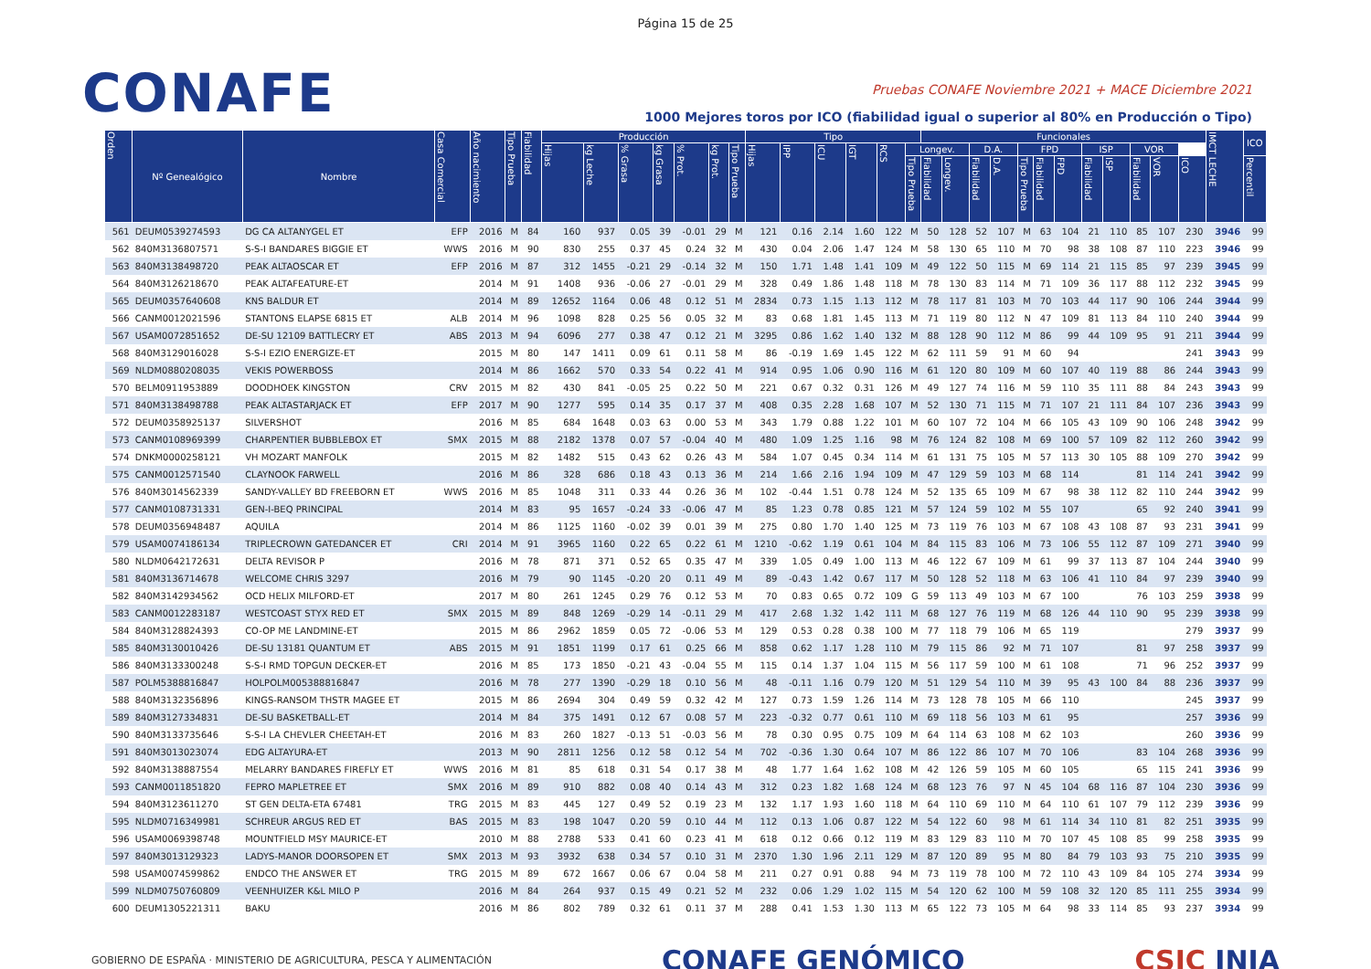Página 15 de 25
CONAFE
Pruebas CONAFE Noviembre 2021 + MACE Diciembre 2021
1000 Mejores toros por ICO (fiabilidad igual o superior al 80% en Producción o Tipo)
| Orden | Nº Genealógico | Nombre | Casa Comercial | Año nacimiento | Tipo Prueba | Fiabilidad | Producción | | | | | | | Tipo | | | | | | Funcionales | | | | | | | | | | | | IMCT LECHE | ICO |
| --- | --- | --- | --- | --- | --- | --- | --- | --- | --- | --- | --- | --- | --- | --- | --- | --- | --- | --- | --- | --- | --- | --- | --- | --- | --- | --- | --- | --- | --- | --- | --- | --- | --- |
| | | | | | | | Hijas | kg Leche | % Grasa | kg Grasa | % Prot. | kg Prot. | Tipo Prueba | Hijas | IPP | ICU | IGT | RCS | Longev. | | | D.A. | | FPD | | | ISP | | VOR | | | | |
| | | | | | | | | | | | | | | | | | | | Tipo Prueba | Fiabilidad | Longev. | Fiabilidad | D.A. | Tipo Prueba | Fiabilidad | FPD | Fiabilidad | ISP | Fiabilidad | VOR | ICO | | Percentil |
| 561 | DEUM0539274593 | DG CA ALTANYGEL ET | EFP | 2016 | M | 84 | 160 | 937 | 0.05 | 39 | -0.01 | 29 | M | 121 | 0.16 | 2.14 | 1.60 | 122 | M | 50 | 128 | 52 | 107 | M | 63 | 104 | 21 | 110 | 85 | 107 | 230 | 3946 | 99 |
| 562 | 840M3136807571 | S-S-I BANDARES BIGGIE ET | WWS | 2016 | M | 90 | 830 | 255 | 0.37 | 45 | 0.24 | 32 | M | 430 | 0.04 | 2.06 | 1.47 | 124 | M | 58 | 130 | 65 | 110 | M | 70 | 98 | 38 | 108 | 87 | 110 | 223 | 3946 | 99 |
| 563 | 840M3138498720 | PEAK ALTAOSCAR ET | EFP | 2016 | M | 87 | 312 | 1455 | -0.21 | 29 | -0.14 | 32 | M | 150 | 1.71 | 1.48 | 1.41 | 109 | M | 49 | 122 | 50 | 115 | M | 69 | 114 | 21 | 115 | 85 | 97 | 239 | 3945 | 99 |
| 564 | 840M3126218670 | PEAK ALTAFEATURE-ET | | 2014 | M | 91 | 1408 | 936 | -0.06 | 27 | -0.01 | 29 | M | 328 | 0.49 | 1.86 | 1.48 | 118 | M | 78 | 130 | 83 | 114 | M | 71 | 109 | 36 | 117 | 88 | 112 | 232 | 3945 | 99 |
| 565 | DEUM0357640608 | KNS BALDUR ET | | 2014 | M | 89 | 12652 | 1164 | 0.06 | 48 | 0.12 | 51 | M | 2834 | 0.73 | 1.15 | 1.13 | 112 | M | 78 | 117 | 81 | 103 | M | 70 | 103 | 44 | 117 | 90 | 106 | 244 | 3944 | 99 |
| 566 | CANM0012021596 | STANTONS ELAPSE 6815 ET | ALB | 2014 | M | 96 | 1098 | 828 | 0.25 | 56 | 0.05 | 32 | M | 83 | 0.68 | 1.81 | 1.45 | 113 | M | 71 | 119 | 80 | 112 | N | 47 | 109 | 81 | 113 | 84 | 110 | 240 | 3944 | 99 |
| 567 | USAM0072851652 | DE-SU 12109 BATTLECRY ET | ABS | 2013 | M | 94 | 6096 | 277 | 0.38 | 47 | 0.12 | 21 | M | 3295 | 0.86 | 1.62 | 1.40 | 132 | M | 88 | 128 | 90 | 112 | M | 86 | 99 | 44 | 109 | 95 | 91 | 211 | 3944 | 99 |
| 568 | 840M3129016028 | S-S-I EZIO ENERGIZE-ET | | 2015 | M | 80 | 147 | 1411 | 0.09 | 61 | 0.11 | 58 | M | 86 | -0.19 | 1.69 | 1.45 | 122 | M | 62 | 111 | 59 | 91 | M | 60 | 94 | | | | | 241 | 3943 | 99 |
| 569 | NLDM0880208035 | VEKIS POWERBOSS | | 2014 | M | 86 | 1662 | 570 | 0.33 | 54 | 0.22 | 41 | M | 914 | 0.95 | 1.06 | 0.90 | 116 | M | 61 | 120 | 80 | 109 | M | 60 | 107 | 40 | 119 | 88 | 86 | 244 | 3943 | 99 |
| 570 | BELM0911953889 | DOODHOEK KINGSTON | CRV | 2015 | M | 82 | 430 | 841 | -0.05 | 25 | 0.22 | 50 | M | 221 | 0.67 | 0.32 | 0.31 | 126 | M | 49 | 127 | 74 | 116 | M | 59 | 110 | 35 | 111 | 88 | 84 | 243 | 3943 | 99 |
| 571 | 840M3138498788 | PEAK ALTASTARJACK ET | EFP | 2017 | M | 90 | 1277 | 595 | 0.14 | 35 | 0.17 | 37 | M | 408 | 0.35 | 2.28 | 1.68 | 107 | M | 52 | 130 | 71 | 115 | M | 71 | 107 | 21 | 111 | 84 | 107 | 236 | 3943 | 99 |
| 572 | DEUM0358925137 | SILVERSHOT | | 2016 | M | 85 | 684 | 1648 | 0.03 | 63 | 0.00 | 53 | M | 343 | 1.79 | 0.88 | 1.22 | 101 | M | 60 | 107 | 72 | 104 | M | 66 | 105 | 43 | 109 | 90 | 106 | 248 | 3942 | 99 |
| 573 | CANM0108969399 | CHARPENTIER BUBBLEBOX ET | SMX | 2015 | M | 88 | 2182 | 1378 | 0.07 | 57 | -0.04 | 40 | M | 480 | 1.09 | 1.25 | 1.16 | 98 | M | 76 | 124 | 82 | 108 | M | 69 | 100 | 57 | 109 | 82 | 112 | 260 | 3942 | 99 |
| 574 | DNKM0000258121 | VH MOZART MANFOLK | | 2015 | M | 82 | 1482 | 515 | 0.43 | 62 | 0.26 | 43 | M | 584 | 1.07 | 0.45 | 0.34 | 114 | M | 61 | 131 | 75 | 105 | M | 57 | 113 | 30 | 105 | 88 | 109 | 270 | 3942 | 99 |
| 575 | CANM0012571540 | CLAYNOOK FARWELL | | 2016 | M | 86 | 328 | 686 | 0.18 | 43 | 0.13 | 36 | M | 214 | 1.66 | 2.16 | 1.94 | 109 | M | 47 | 129 | 59 | 103 | M | 68 | 114 | | | 81 | 114 | 241 | 3942 | 99 |
| 576 | 840M3014562339 | SANDY-VALLEY BD FREEBORN ET | WWS | 2016 | M | 85 | 1048 | 311 | 0.33 | 44 | 0.26 | 36 | M | 102 | -0.44 | 1.51 | 0.78 | 124 | M | 52 | 135 | 65 | 109 | M | 67 | 98 | 38 | 112 | 82 | 110 | 244 | 3942 | 99 |
| 577 | CANM0108731331 | GEN-I-BEQ PRINCIPAL | | 2014 | M | 83 | 95 | 1657 | -0.24 | 33 | -0.06 | 47 | M | 85 | 1.23 | 0.78 | 0.85 | 121 | M | 57 | 124 | 59 | 102 | M | 55 | 107 | | | 65 | 92 | 240 | 3941 | 99 |
| 578 | DEUM0356948487 | AQUILA | | 2014 | M | 86 | 1125 | 1160 | -0.02 | 39 | 0.01 | 39 | M | 275 | 0.80 | 1.70 | 1.40 | 125 | M | 73 | 119 | 76 | 103 | M | 67 | 108 | 43 | 108 | 87 | 93 | 231 | 3941 | 99 |
| 579 | USAM0074186134 | TRIPLECROWN GATEDANCER ET | CRI | 2014 | M | 91 | 3965 | 1160 | 0.22 | 65 | 0.22 | 61 | M | 1210 | -0.62 | 1.19 | 0.61 | 104 | M | 84 | 115 | 83 | 106 | M | 73 | 106 | 55 | 112 | 87 | 109 | 271 | 3940 | 99 |
| 580 | NLDM0642172631 | DELTA REVISOR P | | 2016 | M | 78 | 871 | 371 | 0.52 | 65 | 0.35 | 47 | M | 339 | 1.05 | 0.49 | 1.00 | 113 | M | 46 | 122 | 67 | 109 | M | 61 | 99 | 37 | 113 | 87 | 104 | 244 | 3940 | 99 |
| 581 | 840M3136714678 | WELCOME CHRIS 3297 | | 2016 | M | 79 | 90 | 1145 | -0.20 | 20 | 0.11 | 49 | M | 89 | -0.43 | 1.42 | 0.67 | 117 | M | 50 | 128 | 52 | 118 | M | 63 | 106 | 41 | 110 | 84 | 97 | 239 | 3940 | 99 |
| 582 | 840M3142934562 | OCD HELIX MILFORD-ET | | 2017 | M | 80 | 261 | 1245 | 0.29 | 76 | 0.12 | 53 | M | 70 | 0.83 | 0.65 | 0.72 | 109 | G | 59 | 113 | 49 | 103 | M | 67 | 100 | | | 76 | 103 | 259 | 3938 | 99 |
| 583 | CANM0012283187 | WESTCOAST STYX RED ET | SMX | 2015 | M | 89 | 848 | 1269 | -0.29 | 14 | -0.11 | 29 | M | 417 | 2.68 | 1.32 | 1.42 | 111 | M | 68 | 127 | 76 | 119 | M | 68 | 126 | 44 | 110 | 90 | 95 | 239 | 3938 | 99 |
| 584 | 840M3128824393 | CO-OP ME LANDMINE-ET | | 2015 | M | 86 | 2962 | 1859 | 0.05 | 72 | -0.06 | 53 | M | 129 | 0.53 | 0.28 | 0.38 | 100 | M | 77 | 118 | 79 | 106 | M | 65 | 119 | | | | | 279 | 3937 | 99 |
| 585 | 840M3130010426 | DE-SU 13181 QUANTUM ET | ABS | 2015 | M | 91 | 1851 | 1199 | 0.17 | 61 | 0.25 | 66 | M | 858 | 0.62 | 1.17 | 1.28 | 110 | M | 79 | 115 | 86 | 92 | M | 71 | 107 | | | 81 | 97 | 258 | 3937 | 99 |
| 586 | 840M3133300248 | S-S-I RMD TOPGUN DECKER-ET | | 2016 | M | 85 | 173 | 1850 | -0.21 | 43 | -0.04 | 55 | M | 115 | 0.14 | 1.37 | 1.04 | 115 | M | 56 | 117 | 59 | 100 | M | 61 | 108 | | | 71 | 96 | 252 | 3937 | 99 |
| 587 | POLM5388816847 | HOLPOLM005388816847 | | 2016 | M | 78 | 277 | 1390 | -0.29 | 18 | 0.10 | 56 | M | 48 | -0.11 | 1.16 | 0.79 | 120 | M | 51 | 129 | 54 | 110 | M | 39 | 95 | 43 | 100 | 84 | 88 | 236 | 3937 | 99 |
| 588 | 840M3132356896 | KINGS-RANSOM THSTR MAGEE ET | | 2015 | M | 86 | 2694 | 304 | 0.49 | 59 | 0.32 | 42 | M | 127 | 0.73 | 1.59 | 1.26 | 114 | M | 73 | 128 | 78 | 105 | M | 66 | 110 | | | | | 245 | 3937 | 99 |
| 589 | 840M3127334831 | DE-SU BASKETBALL-ET | | 2014 | M | 84 | 375 | 1491 | 0.12 | 67 | 0.08 | 57 | M | 223 | -0.32 | 0.77 | 0.61 | 110 | M | 69 | 118 | 56 | 103 | M | 61 | 95 | | | | | 257 | 3936 | 99 |
| 590 | 840M3133735646 | S-S-I LA CHEVLER CHEETAH-ET | | 2016 | M | 83 | 260 | 1827 | -0.13 | 51 | -0.03 | 56 | M | 78 | 0.30 | 0.95 | 0.75 | 109 | M | 64 | 114 | 63 | 108 | M | 62 | 103 | | | | | 260 | 3936 | 99 |
| 591 | 840M3013023074 | EDG ALTAYURA-ET | | 2013 | M | 90 | 2811 | 1256 | 0.12 | 58 | 0.12 | 54 | M | 702 | -0.36 | 1.30 | 0.64 | 107 | M | 86 | 122 | 86 | 107 | M | 70 | 106 | | | 83 | 104 | 268 | 3936 | 99 |
| 592 | 840M3138887554 | MELARRY BANDARES FIREFLY ET | WWS | 2016 | M | 81 | 85 | 618 | 0.31 | 54 | 0.17 | 38 | M | 48 | 1.77 | 1.64 | 1.62 | 108 | M | 42 | 126 | 59 | 105 | M | 60 | 105 | | | 65 | 115 | 241 | 3936 | 99 |
| 593 | CANM0011851820 | FEPRO MAPLETREE ET | SMX | 2016 | M | 89 | 910 | 882 | 0.08 | 40 | 0.14 | 43 | M | 312 | 0.23 | 1.82 | 1.68 | 124 | M | 68 | 123 | 76 | 97 | N | 45 | 104 | 68 | 116 | 87 | 104 | 230 | 3936 | 99 |
| 594 | 840M3123611270 | ST GEN DELTA-ETA 67481 | TRG | 2015 | M | 83 | 445 | 127 | 0.49 | 52 | 0.19 | 23 | M | 132 | 1.17 | 1.93 | 1.60 | 118 | M | 64 | 110 | 69 | 110 | M | 64 | 110 | 61 | 107 | 79 | 112 | 239 | 3936 | 99 |
| 595 | NLDM0716349981 | SCHREUR ARGUS RED ET | BAS | 2015 | M | 83 | 198 | 1047 | 0.20 | 59 | 0.10 | 44 | M | 112 | 0.13 | 1.06 | 0.87 | 122 | M | 54 | 122 | 60 | 98 | M | 61 | 114 | 34 | 110 | 81 | 82 | 251 | 3935 | 99 |
| 596 | USAM0069398748 | MOUNTFIELD MSY MAURICE-ET | | 2010 | M | 88 | 2788 | 533 | 0.41 | 60 | 0.23 | 41 | M | 618 | 0.12 | 0.66 | 0.12 | 119 | M | 83 | 129 | 83 | 110 | M | 70 | 107 | 45 | 108 | 85 | 99 | 258 | 3935 | 99 |
| 597 | 840M3013129323 | LADYS-MANOR DOORSOPEN ET | SMX | 2013 | M | 93 | 3932 | 638 | 0.34 | 57 | 0.10 | 31 | M | 2370 | 1.30 | 1.96 | 2.11 | 129 | M | 87 | 120 | 89 | 95 | M | 80 | 84 | 79 | 103 | 93 | 75 | 210 | 3935 | 99 |
| 598 | USAM0074599862 | ENDCO THE ANSWER ET | TRG | 2015 | M | 89 | 672 | 1667 | 0.06 | 67 | 0.04 | 58 | M | 211 | 0.27 | 0.91 | 0.88 | 94 | M | 73 | 119 | 78 | 100 | M | 72 | 110 | 43 | 109 | 84 | 105 | 274 | 3934 | 99 |
| 599 | NLDM0750760809 | VEENHUIZER K&L MILO P | | 2016 | M | 84 | 264 | 937 | 0.15 | 49 | 0.21 | 52 | M | 232 | 0.06 | 1.29 | 1.02 | 115 | M | 54 | 120 | 62 | 100 | M | 59 | 108 | 32 | 120 | 85 | 111 | 255 | 3934 | 99 |
| 600 | DEUM1305221311 | BAKU | | 2016 | M | 86 | 802 | 789 | 0.32 | 61 | 0.11 | 37 | M | 288 | 0.41 | 1.53 | 1.30 | 113 | M | 65 | 122 | 73 | 105 | M | 64 | 98 | 33 | 114 | 85 | 93 | 237 | 3934 | 99 |
GOBIERNO DE ESPAÑA · MINISTERIO DE AGRICULTURA, PESCA Y ALIMENTACIÓN
CONAFE GENÓMICO CSIC INIA